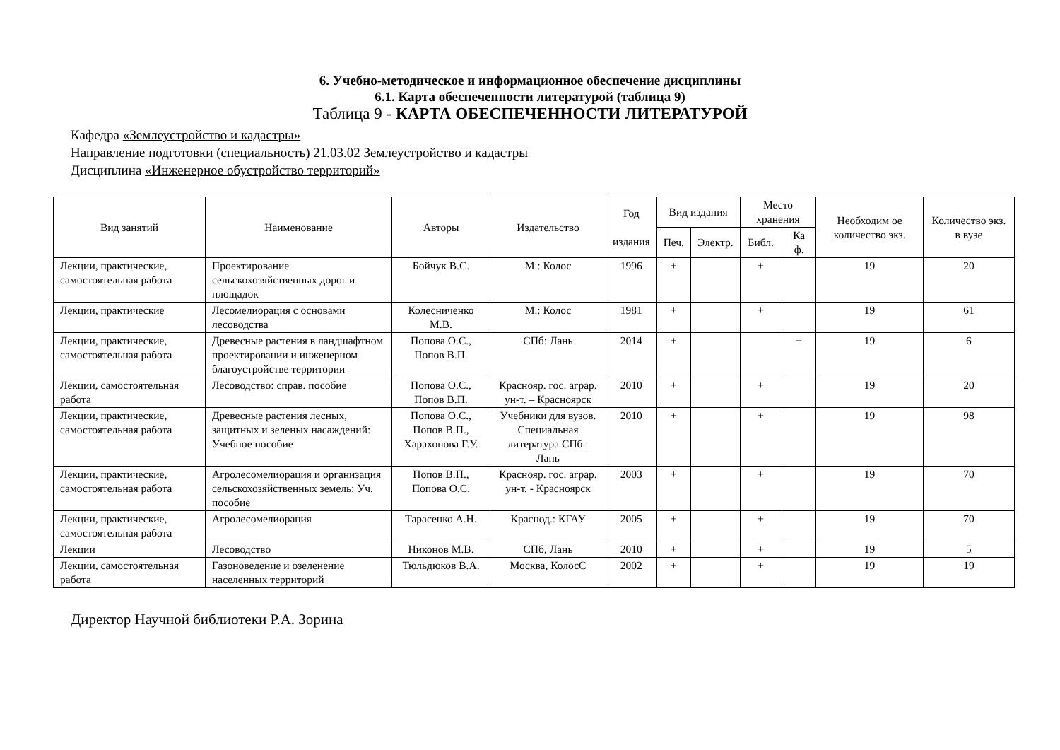6. Учебно-методическое и информационное обеспечение дисциплины
6.1. Карта обеспеченности литературой (таблица 9)
Таблица 9 - КАРТА ОБЕСПЕЧЕННОСТИ ЛИТЕРАТУРОЙ
Кафедра «Землеустройство и кадастры»
Направление подготовки (специальность) 21.03.02 Землеустройство и кадастры
Дисциплина «Инженерное обустройство территорий»
| Вид занятий | Наименование | Авторы | Издательство | Год издания | Вид издания | | Место хранения | | Необходим ое количество экз. | Количество экз. в вузе |
| --- | --- | --- | --- | --- | --- | --- | --- | --- | --- | --- |
| | | | | | Печ. | Электр. | Библ. | Ка ф. | | |
| Лекции, практические, самостоятельная работа | Проектирование сельскохозяйственных дорог и площадок | Бойчук В.С. | М.: Колос | 1996 | + | | + | | 19 | 20 |
| Лекции, практические | Лесомелиорация с основами лесоводства | Колесниченко М.В. | М.: Колос | 1981 | + | | + | | 19 | 61 |
| Лекции, практические, самостоятельная работа | Древесные растения в ландшафтном проектировании и инженерном благоустройстве территории | Попова О.С., Попов В.П. | СПб: Лань | 2014 | + | | | + | 19 | 6 |
| Лекции, самостоятельная работа | Лесоводство: справ. пособие | Попова О.С., Попов В.П. | Краснояр. гос. аграр. ун-т. – Красноярск | 2010 | + | | + | | 19 | 20 |
| Лекции, практические, самостоятельная работа | Древесные растения лесных, защитных и зеленых насаждений: Учебное пособие | Попова О.С., Попов В.П., Харахонова Г.У. | Учебники для вузов. Специальная литература СПб.: Лань | 2010 | + | | + | | 19 | 98 |
| Лекции, практические, самостоятельная работа | Агролесомелиорация и организация сельскохозяйственных земель: Уч. пособие | Попов В.П., Попова О.С. | Краснояр. гос. аграр. ун-т. - Красноярск | 2003 | + | | + | | 19 | 70 |
| Лекции, практические, самостоятельная работа | Агролесомелиорация | Тарасенко А.Н. | Краснод.: КГАУ | 2005 | + | | + | | 19 | 70 |
| Лекции | Лесоводство | Никонов М.В. | СПб, Лань | 2010 | + | | + | | 19 | 5 |
| Лекции, самостоятельная работа | Газоноведение и озеленение населенных территорий | Тюльдюков В.А. | Москва, КолосС | 2002 | + | | + | | 19 | 19 |
Директор Научной библиотеки Р.А. Зорина